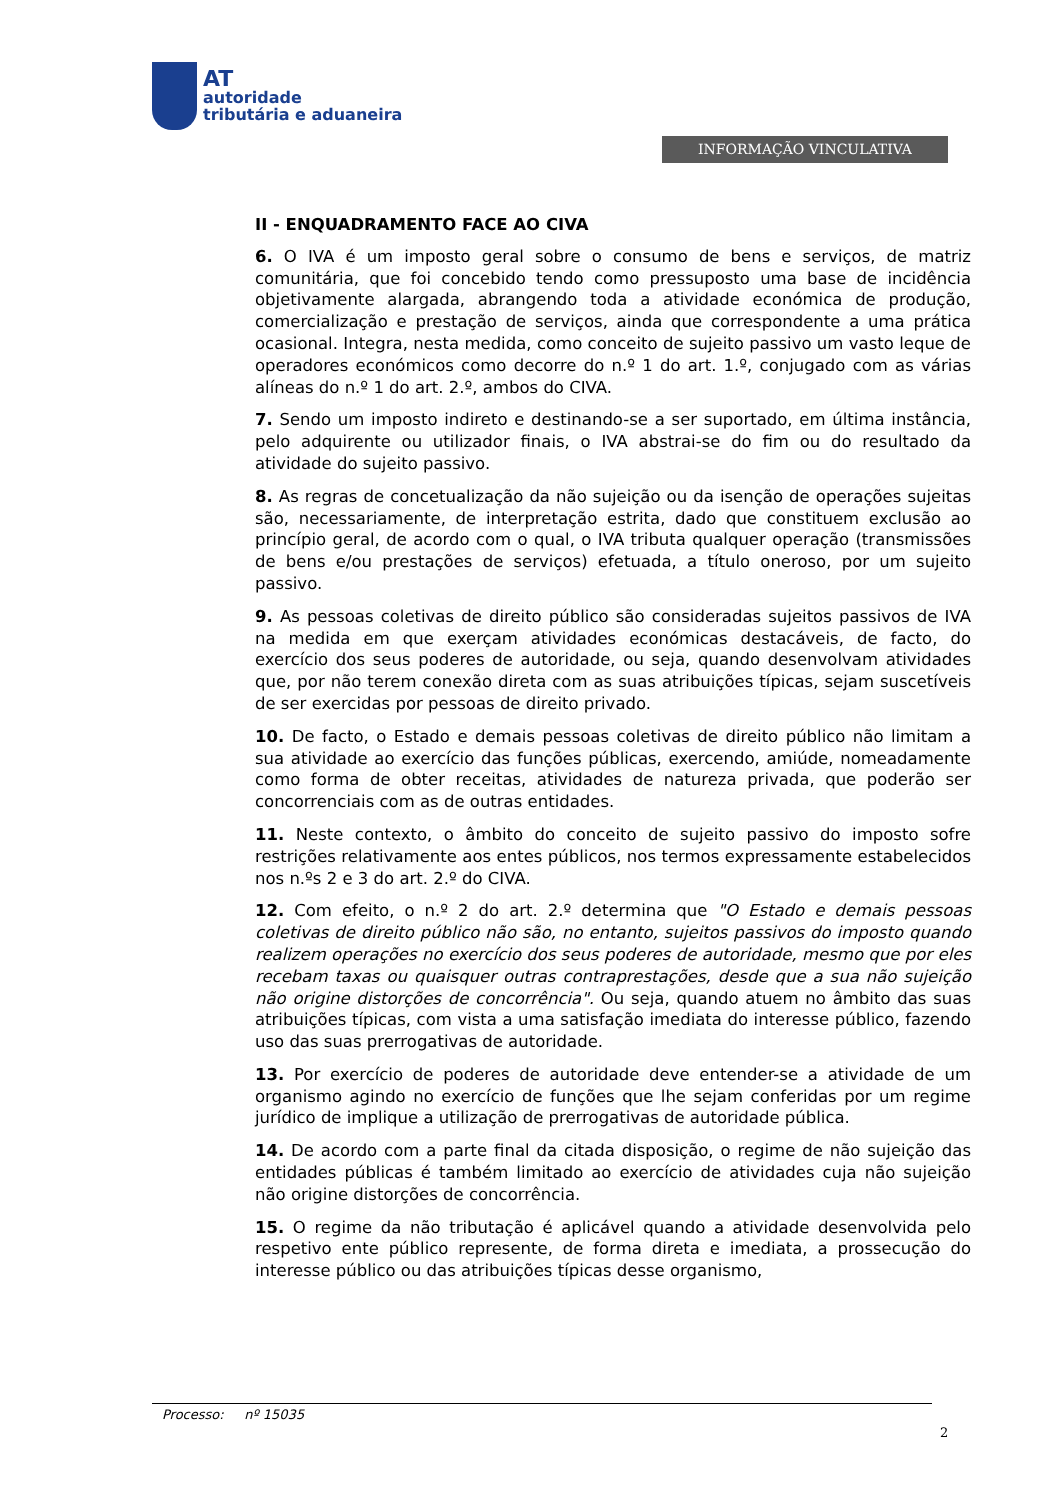AT
autoridade
tributária e aduaneira
INFORMAÇÃO VINCULATIVA
II - ENQUADRAMENTO FACE AO CIVA
6. O IVA é um imposto geral sobre o consumo de bens e serviços, de matriz comunitária, que foi concebido tendo como pressuposto uma base de incidência objetivamente alargada, abrangendo toda a atividade económica de produção, comercialização e prestação de serviços, ainda que correspondente a uma prática ocasional. Integra, nesta medida, como conceito de sujeito passivo um vasto leque de operadores económicos como decorre do n.º 1 do art. 1.º, conjugado com as várias alíneas do n.º 1 do art. 2.º, ambos do CIVA.
7. Sendo um imposto indireto e destinando-se a ser suportado, em última instância, pelo adquirente ou utilizador finais, o IVA abstrai-se do fim ou do resultado da atividade do sujeito passivo.
8. As regras de concetualização da não sujeição ou da isenção de operações sujeitas são, necessariamente, de interpretação estrita, dado que constituem exclusão ao princípio geral, de acordo com o qual, o IVA tributa qualquer operação (transmissões de bens e/ou prestações de serviços) efetuada, a título oneroso, por um sujeito passivo.
9. As pessoas coletivas de direito público são consideradas sujeitos passivos de IVA na medida em que exerçam atividades económicas destacáveis, de facto, do exercício dos seus poderes de autoridade, ou seja, quando desenvolvam atividades que, por não terem conexão direta com as suas atribuições típicas, sejam suscetíveis de ser exercidas por pessoas de direito privado.
10. De facto, o Estado e demais pessoas coletivas de direito público não limitam a sua atividade ao exercício das funções públicas, exercendo, amiúde, nomeadamente como forma de obter receitas, atividades de natureza privada, que poderão ser concorrenciais com as de outras entidades.
11. Neste contexto, o âmbito do conceito de sujeito passivo do imposto sofre restrições relativamente aos entes públicos, nos termos expressamente estabelecidos nos n.ºs 2 e 3 do art. 2.º do CIVA.
12. Com efeito, o n.º 2 do art. 2.º determina que "O Estado e demais pessoas coletivas de direito público não são, no entanto, sujeitos passivos do imposto quando realizem operações no exercício dos seus poderes de autoridade, mesmo que por eles recebam taxas ou quaisquer outras contraprestações, desde que a sua não sujeição não origine distorções de concorrência". Ou seja, quando atuem no âmbito das suas atribuições típicas, com vista a uma satisfação imediata do interesse público, fazendo uso das suas prerrogativas de autoridade.
13. Por exercício de poderes de autoridade deve entender-se a atividade de um organismo agindo no exercício de funções que lhe sejam conferidas por um regime jurídico de implique a utilização de prerrogativas de autoridade pública.
14. De acordo com a parte final da citada disposição, o regime de não sujeição das entidades públicas é também limitado ao exercício de atividades cuja não sujeição não origine distorções de concorrência.
15. O regime da não tributação é aplicável quando a atividade desenvolvida pelo respetivo ente público represente, de forma direta e imediata, a prossecução do interesse público ou das atribuições típicas desse organismo,
Processo: nº 15035
2